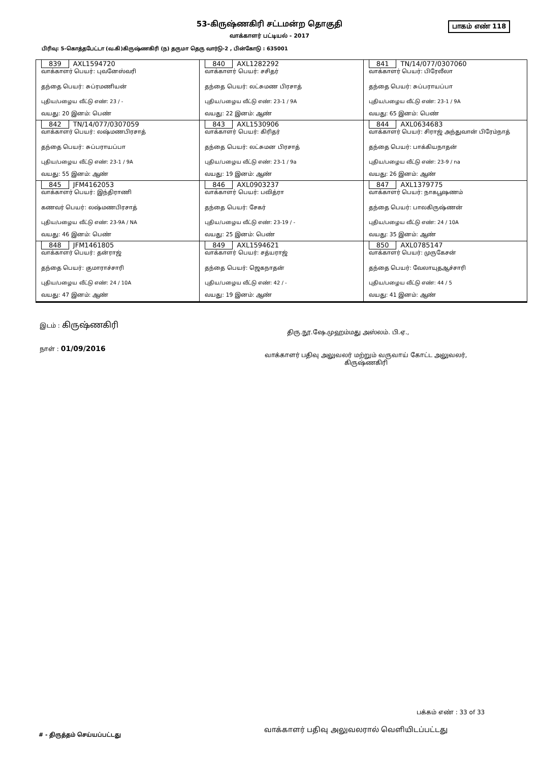53-கிருஷ்ணகிரி சட்டமன்ற தொகுதி பாகம் எண் 118
வாக்காளர் பட்டியல் - 2017
பிரிவு: 5-கொத்தபேட்டா (வ.கி)கிருஷ்ணகிரி (ந) தருமா தெரு வார்டு-2 , பின்கோடு : 635001
| 839 AXL1594720 வாக்காளர் பெயர்: புவனேஸ்வரி தந்தை பெயர்: சுப்ரமணியன் புதிய/பழைய வீட்டு எண்: 23 / - வயது: 20 இனம்: பெண் | 840 AXL1282292 வாக்காளர் பெயர்: சசிதர் தந்தை பெயர்: லட்சுமண பிரசாத் புதிய/பழைய வீட்டு எண்: 23-1 / 9A வயது: 22 இனம்: ஆண் | 841 TN/14/077/0307060 வாக்காளர் பெயர்: பிரேலீலா தந்தை பெயர்: சுப்பராயப்பா புதிய/பழைய வீட்டு எண்: 23-1 / 9A வயது: 65 இனம்: பெண் |
| 842 TN/14/077/0307059 வாக்காளர் பெயர்: லஷ்மணபிரசாத் தந்தை பெயர்: சுப்பராயப்பா புதிய/பழைய வீட்டு எண்: 23-1 / 9A வயது: 55 இனம்: ஆண் | 843 AXL1530906 வாக்காளர் பெயர்: கிரிதர் தந்தை பெயர்: லட்சுமன பிரசாத் புதிய/பழைய வீட்டு எண்: 23-1 / 9a வயது: 19 இனம்: ஆண் | 844 AXL0634683 வாக்காளர் பெயர்: சிராஜ் அந்துவான் பிரேம்நாத் தந்தை பெயர்: பாக்கியநாதன் புதிய/பழைய வீட்டு எண்: 23-9 / na வயது: 26 இனம்: ஆண் |
| 845 JFM4162053 வாக்காளர் பெயர்: இந்திராணி கணவர் பெயர்: லஷ்மணபிரசாத் புதிய/பழைய வீட்டு எண்: 23-9A / NA வயது: 46 இனம்: பெண் | 846 AXL0903237 வாக்காளர் பெயர்: பவித்ரா தந்தை பெயர்: சேகர் புதிய/பழைய வீட்டு எண்: 23-19 / - வயது: 25 இனம்: பெண் | 847 AXL1379775 வாக்காளர் பெயர்: நாகபூஷணம் தந்தை பெயர்: பாலகிருஷ்ணன் புதிய/பழைய வீட்டு எண்: 24 / 10A வயது: 35 இனம்: ஆண் |
| 848 JFM1461805 வாக்காளர் பெயர்: தன்ராஜ் தந்தை பெயர்: குமாராச்சாரி புதிய/பழைய வீட்டு எண்: 24 / 10A வயது: 47 இனம்: ஆண் | 849 AXL1594621 வாக்காளர் பெயர்: சத்யராஜ் தந்தை பெயர்: ஜெகநாதன் புதிய/பழைய வீட்டு எண்: 42 / - வயது: 19 இனம்: ஆண் | 850 AXL0785147 வாக்காளர் பெயர்: முருகேசன் தந்தை பெயர்: வேலாயுதஆச்சாரி புதிய/பழைய வீட்டு எண்: 44 / 5 வயது: 41 இனம்: ஆண் |
இடம் : கிருஷ்ணகிரி
திரு.நூ.ஷே.முஹம்மது அஸ்லம். பி.ஏ.,
நாள் : 01/09/2016
வாக்காளர் பதிவு அலுவலர் மற்றும் வருவாய் கோட்ட அலுவலர்,
கிருஷ்ணகிரி
பக்கம் எண் : 33 of 33
வாக்காளர் பதிவு அலுவலரால் வெளியிடப்பட்டது
# - திருத்தம் செய்யப்பட்டது